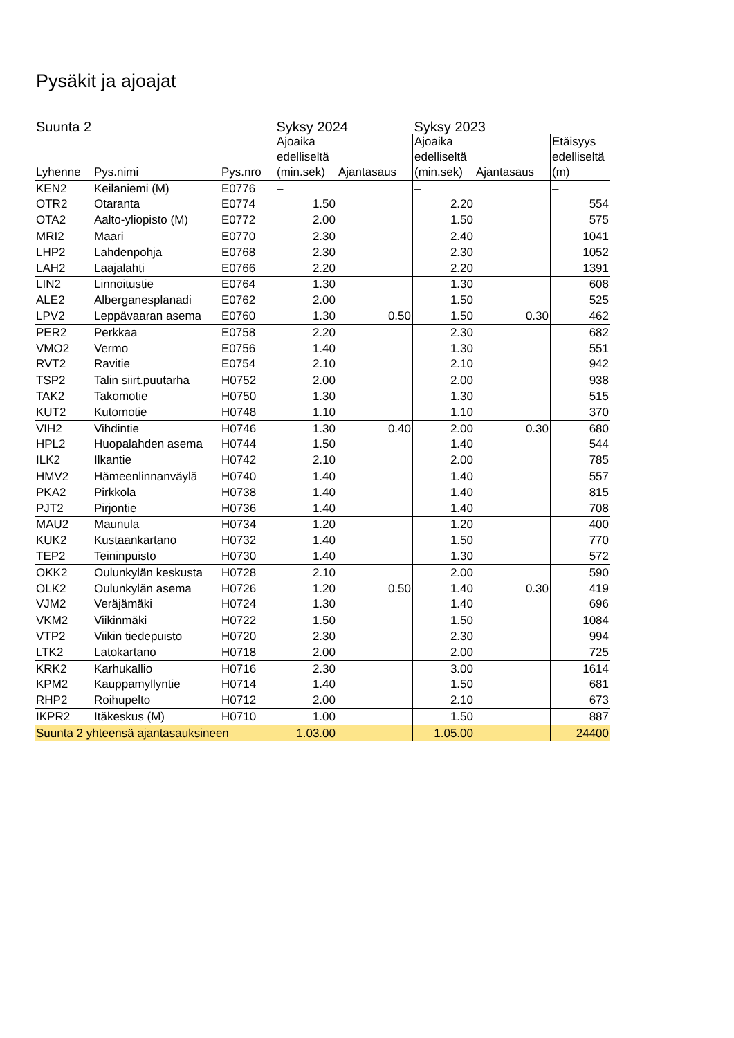Pysäkit ja ajoajat
| Suunta 2 | | | Syksy 2024 | | Syksy 2023 | | |
| --- | --- | --- | --- | --- | --- | --- | --- |
| Lyhenne | Pys.nimi | Pys.nro | Ajoaika edelliseltä (min.sek) | Ajantasaus | Ajoaika edelliseltä (min.sek) | Ajantasaus | Etäisyys edelliseltä (m) |
| KEN2 | Keilaniemi (M) | E0776 | – | | – | | – |
| OTR2 | Otaranta | E0774 | 1.50 | | 2.20 | | 554 |
| OTA2 | Aalto-yliopisto (M) | E0772 | 2.00 | | 1.50 | | 575 |
| MRI2 | Maari | E0770 | 2.30 | | 2.40 | | 1041 |
| LHP2 | Lahdenpohja | E0768 | 2.30 | | 2.30 | | 1052 |
| LAH2 | Laajalahti | E0766 | 2.20 | | 2.20 | | 1391 |
| LIN2 | Linnoitustie | E0764 | 1.30 | | 1.30 | | 608 |
| ALE2 | Alberganesplanadi | E0762 | 2.00 | | 1.50 | | 525 |
| LPV2 | Leppävaaran asema | E0760 | 1.30 | 0.50 | 1.50 | 0.30 | 462 |
| PER2 | Perkkaa | E0758 | 2.20 | | 2.30 | | 682 |
| VMO2 | Vermo | E0756 | 1.40 | | 1.30 | | 551 |
| RVT2 | Ravitie | E0754 | 2.10 | | 2.10 | | 942 |
| TSP2 | Talin siirt.puutarha | H0752 | 2.00 | | 2.00 | | 938 |
| TAK2 | Takomotie | H0750 | 1.30 | | 1.30 | | 515 |
| KUT2 | Kutomotie | H0748 | 1.10 | | 1.10 | | 370 |
| VIH2 | Vihdintie | H0746 | 1.30 | 0.40 | 2.00 | 0.30 | 680 |
| HPL2 | Huopalahden asema | H0744 | 1.50 | | 1.40 | | 544 |
| ILK2 | Ilkantie | H0742 | 2.10 | | 2.00 | | 785 |
| HMV2 | Hämeenlinnanväylä | H0740 | 1.40 | | 1.40 | | 557 |
| PKA2 | Pirkkola | H0738 | 1.40 | | 1.40 | | 815 |
| PJT2 | Pirjontie | H0736 | 1.40 | | 1.40 | | 708 |
| MAU2 | Maunula | H0734 | 1.20 | | 1.20 | | 400 |
| KUK2 | Kustaankartano | H0732 | 1.40 | | 1.50 | | 770 |
| TEP2 | Teininpuisto | H0730 | 1.40 | | 1.30 | | 572 |
| OKK2 | Oulunkylän keskusta | H0728 | 2.10 | | 2.00 | | 590 |
| OLK2 | Oulunkylän asema | H0726 | 1.20 | 0.50 | 1.40 | 0.30 | 419 |
| VJM2 | Veräjämäki | H0724 | 1.30 | | 1.40 | | 696 |
| VKM2 | Viikinmäki | H0722 | 1.50 | | 1.50 | | 1084 |
| VTP2 | Viikin tiedepuisto | H0720 | 2.30 | | 2.30 | | 994 |
| LTK2 | Latokartano | H0718 | 2.00 | | 2.00 | | 725 |
| KRK2 | Karhukallio | H0716 | 2.30 | | 3.00 | | 1614 |
| KPM2 | Kauppamyllyntie | H0714 | 1.40 | | 1.50 | | 681 |
| RHP2 | Roihupelto | H0712 | 2.00 | | 2.10 | | 673 |
| IKPR2 | Itäkeskus (M) | H0710 | 1.00 | | 1.50 | | 887 |
| Suunta 2 yhteensä ajantasauksineen | | | 1.03.00 | | 1.05.00 | | 24400 |